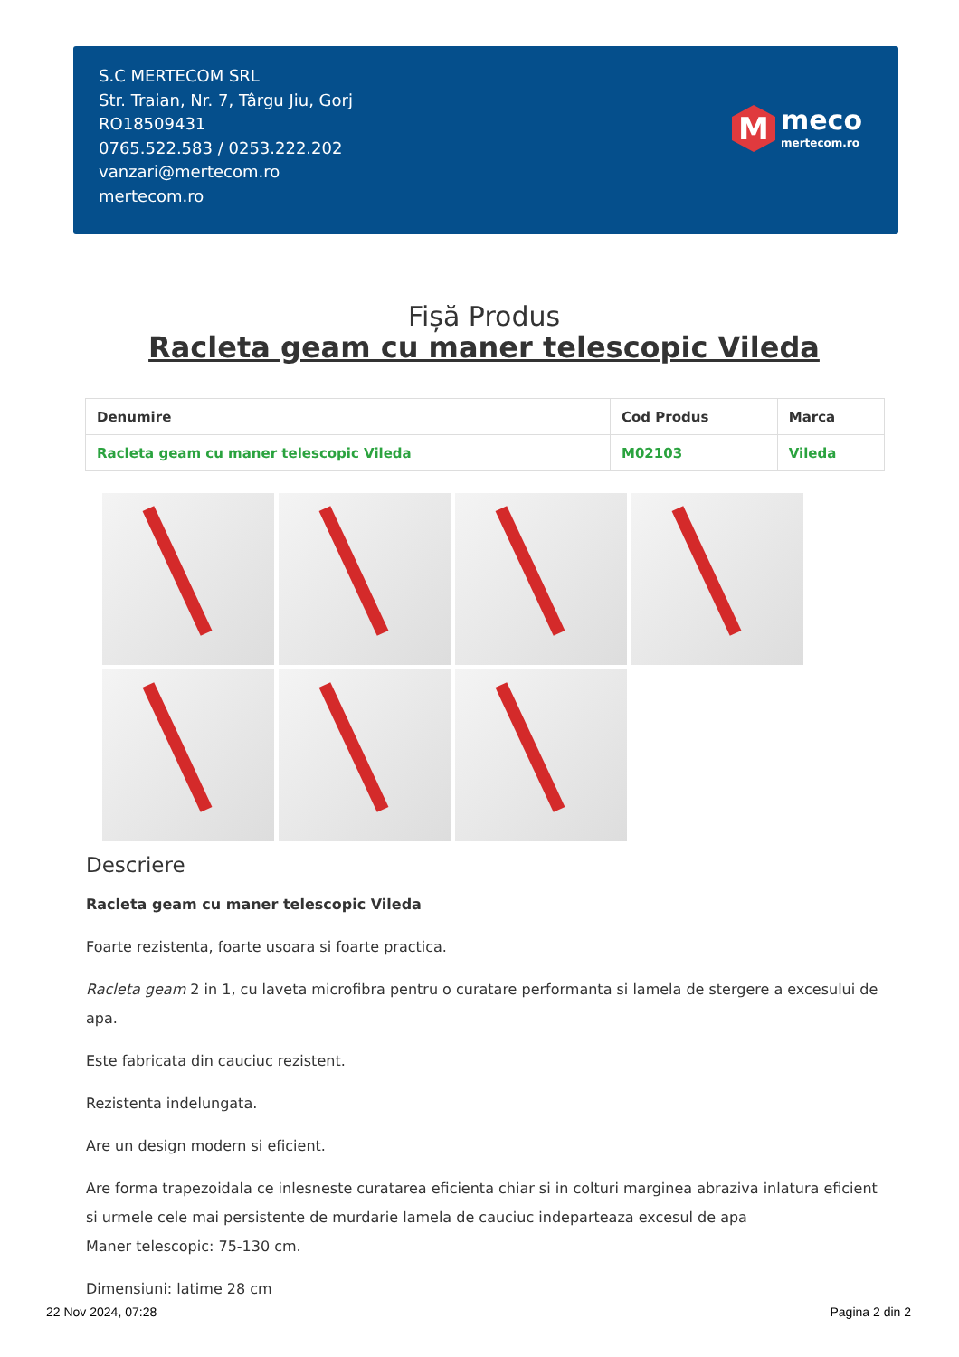S.C MERTECOM SRL
Str. Traian, Nr. 7, Târgu Jiu, Gorj
RO18509431
0765.522.583 / 0253.222.202
vanzari@mertecom.ro
mertecom.ro
M
meco
mertecom.ro
Fișă Produs
Racleta geam cu maner telescopic Vileda
| Denumire | Cod Produs | Marca |
| --- | --- | --- |
| Racleta geam cu maner telescopic Vileda | M02103 | Vileda |
Descriere
Racleta geam cu maner telescopic Vileda
Foarte rezistenta, foarte usoara si foarte practica.
Racleta geam 2 in 1, cu laveta microfibra pentru o curatare performanta si lamela de stergere a excesului de apa.
Este fabricata din cauciuc rezistent.
Rezistenta indelungata.
Are un design modern si eficient.
Are forma trapezoidala ce inlesneste curatarea eficienta chiar si in colturi marginea abraziva inlatura eficient si urmele cele mai persistente de murdarie lamela de cauciuc indeparteaza excesul de apa
Maner telescopic: 75-130 cm.
Dimensiuni: latime 28 cm
22 Nov 2024, 07:28 Pagina 2 din 2